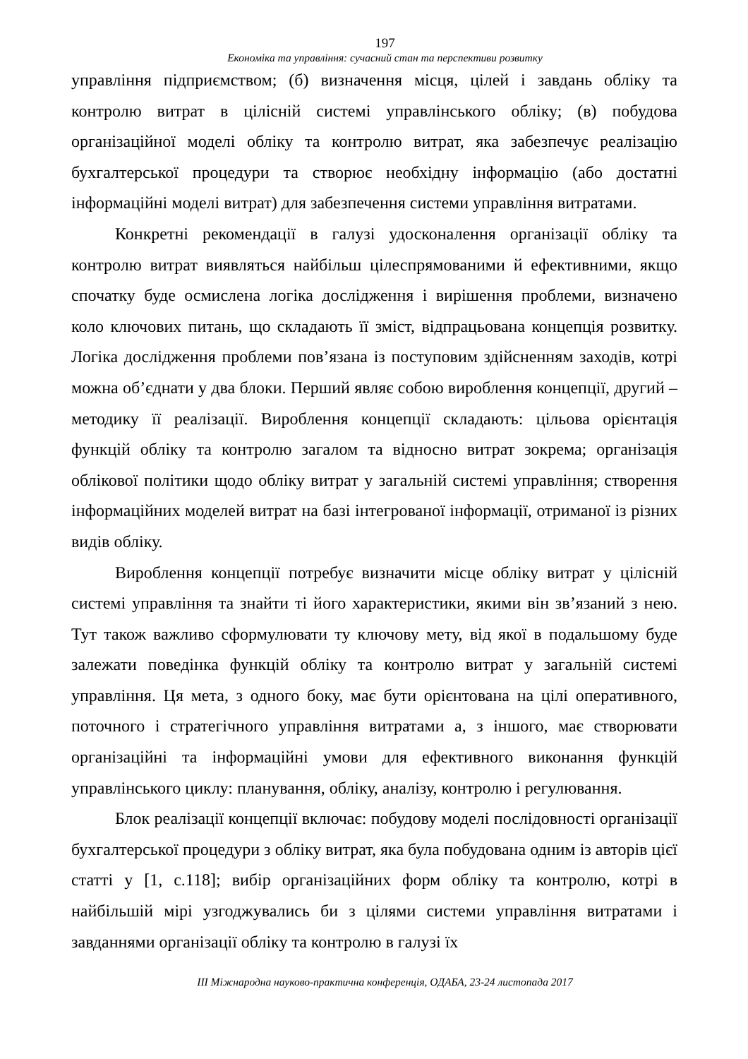197
Економіка та управління: сучасний стан та перспективи розвитку
управління підприємством; (б) визначення місця, цілей і завдань обліку та контролю витрат в цілісній системі управлінського обліку; (в) побудова організаційної моделі обліку та контролю витрат, яка забезпечує реалізацію бухгалтерської процедури та створює необхідну інформацію (або достатні інформаційні моделі витрат) для забезпечення системи управління витратами.
Конкретні рекомендації в галузі удосконалення організації обліку та контролю витрат виявляться найбільш цілеспрямованими й ефективними, якщо спочатку буде осмислена логіка дослідження і вирішення проблеми, визначено коло ключових питань, що складають її зміст, відпрацьована концепція розвитку. Логіка дослідження проблеми пов’язана із поступовим здійсненням заходів, котрі можна об’єднати у два блоки. Перший являє собою вироблення концепції, другий – методику її реалізації. Вироблення концепції складають: цільова орієнтація функцій обліку та контролю загалом та відносно витрат зокрема; організація облікової політики щодо обліку витрат у загальній системі управління; створення інформаційних моделей витрат на базі інтегрованої інформації, отриманої із різних видів обліку.
Вироблення концепції потребує визначити місце обліку витрат у цілісній системі управління та знайти ті його характеристики, якими він зв’язаний з нею. Тут також важливо сформулювати ту ключову мету, від якої в подальшому буде залежати поведінка функцій обліку та контролю витрат у загальній системі управління. Ця мета, з одного боку, має бути орієнтована на цілі оперативного, поточного і стратегічного управління витратами а, з іншого, має створювати організаційні та інформаційні умови для ефективного виконання функцій управлінського циклу: планування, обліку, аналізу, контролю і регулювання.
Блок реалізації концепції включає: побудову моделі послідовності організації бухгалтерської процедури з обліку витрат, яка була побудована одним із авторів цієї статті у [1, с.118]; вибір організаційних форм обліку та контролю, котрі в найбільшій мірі узгоджувались би з цілями системи управління витратами і завданнями організації обліку та контролю в галузі їх
ІІІ Міжнародна науково-практична конференція, ОДАБА, 23-24 листопада 2017